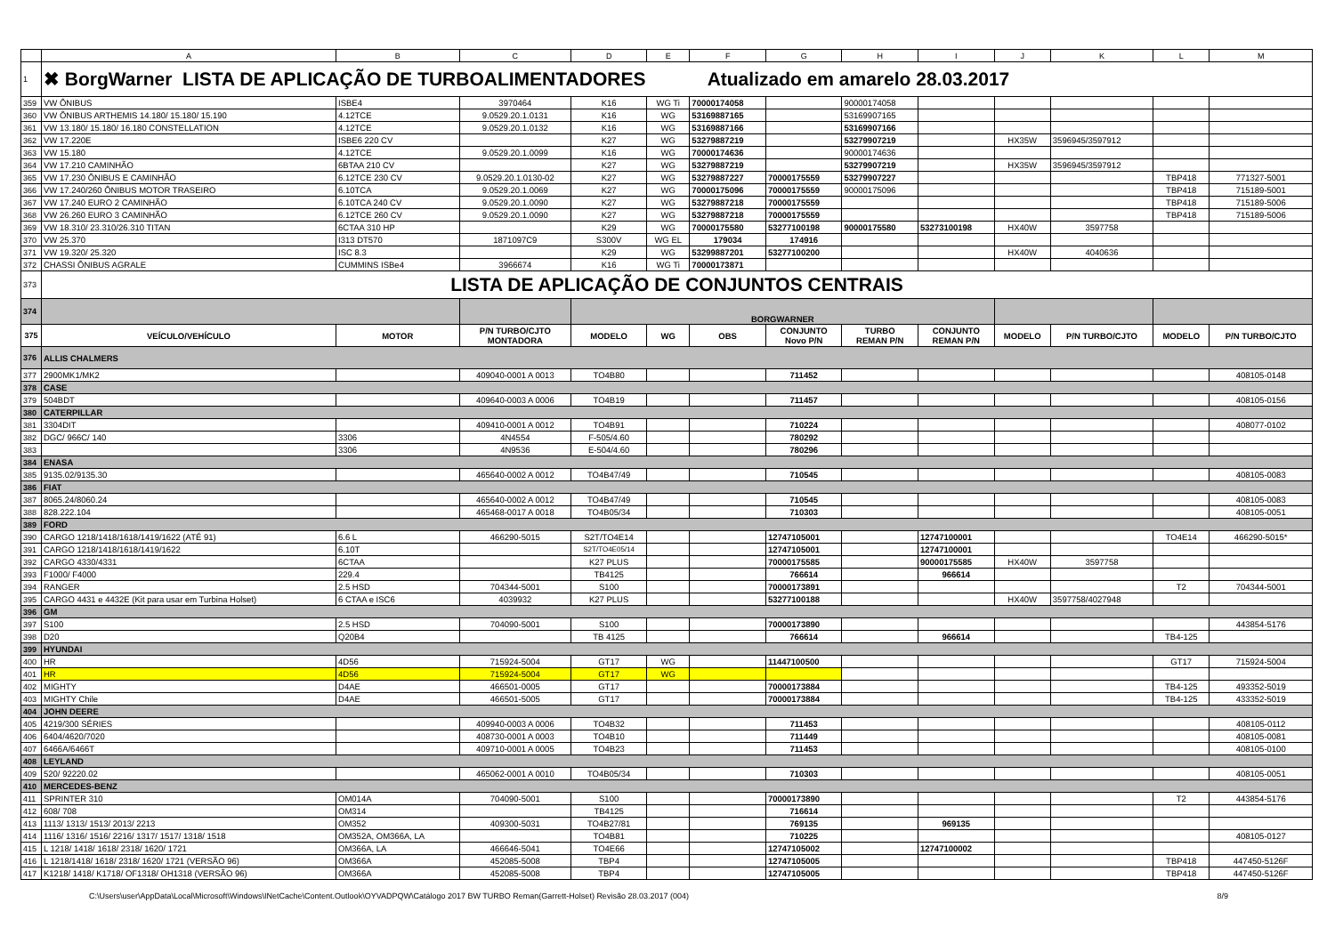| | A | B | C | D | E | F | G | H | I | J | K | L | M |
| 1 | ✖ BorgWarner LISTA DE APLICAÇÃO DE TURBOALIMENTADORES Atualizado em amarelo 28.03.2017 | | | | | | | | | | | | |
| 359 | VW ÔNIBUS | ISBE4 | 3970464 | K16 | WG Ti | 70000174058 | | 90000174058 | | | | | |
| 360 | VW ÔNIBUS ARTHEMIS 14.180/ 15.180/ 15.190 | 4.12TCE | 9.0529.20.1.0131 | K16 | WG | 53169887165 | | 53169907165 | | | | | |
| 361 | VW 13.180/ 15.180/ 16.180 CONSTELLATION | 4.12TCE | 9.0529.20.1.0132 | K16 | WG | 53169887166 | | 53169907166 | | | | | |
| 362 | VW 17.220E | ISBE6 220 CV | | K27 | WG | 53279887219 | | 53279907219 | | HX35W | 3596945/3597912 | | |
| 363 | VW 15.180 | 4.12TCE | 9.0529.20.1.0099 | K16 | WG | 70000174636 | | 90000174636 | | | | | |
| 364 | VW 17.210 CAMINHÃO | 6BTAA 210 CV | | K27 | WG | 53279887219 | | 53279907219 | | HX35W | 3596945/3597912 | | |
| 365 | VW 17.230 ÔNIBUS E CAMINHÃO | 6.12TCE 230 CV | 9.0529.20.1.0130-02 | K27 | WG | 53279887227 | 70000175559 | 53279907227 | | | | TBP418 | 771327-5001 |
| 366 | VW 17.240/260 ÔNIBUS MOTOR TRASEIRO | 6.10TCA | 9.0529.20.1.0069 | K27 | WG | 70000175096 | 70000175559 | 90000175096 | | | | TBP418 | 715189-5001 |
| 367 | VW 17.240 EURO 2 CAMINHÃO | 6.10TCA 240 CV | 9.0529.20.1.0090 | K27 | WG | 53279887218 | 70000175559 | | | | | TBP418 | 715189-5006 |
| 368 | VW 26.260 EURO 3 CAMINHÃO | 6.12TCE 260 CV | 9.0529.20.1.0090 | K27 | WG | 53279887218 | 70000175559 | | | | | TBP418 | 715189-5006 |
| 369 | VW 18.310/ 23.310/26.310 TITAN | 6CTAA 310 HP | | K29 | WG | 70000175580 | 53277100198 | 90000175580 | 53273100198 | HX40W | 3597758 | | |
| 370 | VW 25.370 | I313 DT570 | 1871097C9 | S300V | WG EL | 179034 | 174916 | | | | | | |
| 371 | VW 19.320/ 25.320 | ISC 8.3 | | K29 | WG | 53299887201 | 53277100200 | | | HX40W | 4040636 | | |
| 372 | CHASSI ÔNIBUS AGRALE | CUMMINS ISBe4 | 3966674 | K16 | WG Ti | 70000173871 | | | | | | | |
| 373 | LISTA DE APLICAÇÃO DE CONJUNTOS CENTRAIS | | | | | | | | | | | | |
| 374 | | | | BORGWARNER | | | | | | | | | |
| 375 | VEÍCULO/VEHÍCULO | MOTOR | P/N TURBO/CJTO MONTADORA | MODELO | WG | OBS | CONJUNTO Novo P/N | TURBO REMAN P/N | CONJUNTO REMAN P/N | MODELO | P/N TURBO/CJTO | MODELO | P/N TURBO/CJTO |
| 376 | ALLIS CHALMERS | | | | | | | | | | | | |
| 377 | 2900MK1/MK2 | | 409040-0001 A 0013 | TO4B80 | | | 711452 | | | | | | 408105-0148 |
| 378 | CASE | | | | | | | | | | | | |
| 379 | 504BDT | | 409640-0003 A 0006 | TO4B19 | | | 711457 | | | | | | 408105-0156 |
| 380 | CATERPILLAR | | | | | | | | | | | | |
| 381 | 3304DIT | | 409410-0001 A 0012 | TO4B91 | | | 710224 | | | | | | 408077-0102 |
| 382 | DGC/ 966C/ 140 | 3306 | 4N4554 | F-505/4.60 | | | 780292 | | | | | | |
| 383 | | 3306 | 4N9536 | E-504/4.60 | | | 780296 | | | | | | |
| 384 | ENASA | | | | | | | | | | | | |
| 385 | 9135.02/9135.30 | | 465640-0002 A 0012 | TO4B47/49 | | | 710545 | | | | | | 408105-0083 |
| 386 | FIAT | | | | | | | | | | | | |
| 387 | 8065.24/8060.24 | | 465640-0002 A 0012 | TO4B47/49 | | | 710545 | | | | | | 408105-0083 |
| 388 | 828.222.104 | | 465468-0017 A 0018 | TO4B05/34 | | | 710303 | | | | | | 408105-0051 |
| 389 | FORD | | | | | | | | | | | | |
| 390 | CARGO 1218/1418/1618/1419/1622 (ATÉ 91) | 6.6 L | 466290-5015 | S2T/TO4E14 | | | 12747105001 | | 12747100001 | | | TO4E14 | 466290-5015* |
| 391 | CARGO 1218/1418/1618/1419/1622 | 6.10T | | S2T/TO4E05/14 | | | 12747105001 | | 12747100001 | | | | |
| 392 | CARGO 4330/4331 | 6CTAA | | K27 PLUS | | | 70000175585 | | 90000175585 | HX40W | 3597758 | | |
| 393 | F1000/ F4000 | 229.4 | | TB4125 | | | 766614 | | 966614 | | | | |
| 394 | RANGER | 2.5 HSD | 704344-5001 | S100 | | | 70000173891 | | | | | T2 | 704344-5001 |
| 395 | CARGO 4431 e 4432E (Kit para usar em Turbina Holset) | 6 CTAA e ISC6 | 4039932 | K27 PLUS | | | 53277100188 | | | HX40W | 3597758/4027948 | | |
| 396 | GM | | | | | | | | | | | | |
| 397 | S100 | 2.5 HSD | 704090-5001 | S100 | | | 70000173890 | | | | | | 443854-5176 |
| 398 | D20 | Q20B4 | | TB 4125 | | | 766614 | | 966614 | | | TB4-125 | |
| 399 | HYUNDAI | | | | | | | | | | | | |
| 400 | HR | 4D56 | 715924-5004 | GT17 | WG | | 11447100500 | | | | | GT17 | 715924-5004 |
| 401 | HR | 4D56 | 715924-5004 | GT17 | WG | | | | | | | | |
| 402 | MIGHTY | D4AE | 466501-0005 | GT17 | | | 70000173884 | | | | | TB4-125 | 493352-5019 |
| 403 | MIGHTY Chile | D4AE | 466501-5005 | GT17 | | | 70000173884 | | | | | TB4-125 | 433352-5019 |
| 404 | JOHN DEERE | | | | | | | | | | | | |
| 405 | 4219/300 SÉRIES | | 409940-0003 A 0006 | TO4B32 | | | 711453 | | | | | | 408105-0112 |
| 406 | 6404/4620/7020 | | 408730-0001 A 0003 | TO4B10 | | | 711449 | | | | | | 408105-0081 |
| 407 | 6466A/6466T | | 409710-0001 A 0005 | TO4B23 | | | 711453 | | | | | | 408105-0100 |
| 408 | LEYLAND | | | | | | | | | | | | |
| 409 | 520/ 92220.02 | | 465062-0001 A 0010 | TO4B05/34 | | | 710303 | | | | | | 408105-0051 |
| 410 | MERCEDES-BENZ | | | | | | | | | | | | |
| 411 | SPRINTER 310 | OM014A | 704090-5001 | S100 | | | 70000173890 | | | | | T2 | 443854-5176 |
| 412 | 608/ 708 | OM314 | | TB4125 | | | 716614 | | | | | | |
| 413 | 1113/ 1313/ 1513/ 2013/ 2213 | OM352 | 409300-5031 | TO4B27/81 | | | 769135 | | 969135 | | | | |
| 414 | 1116/ 1316/ 1516/ 2216/ 1317/ 1517/ 1318/ 1518 | OM352A, OM366A, LA | | TO4B81 | | | 710225 | | | | | | 408105-0127 |
| 415 | L 1218/ 1418/ 1618/ 2318/ 1620/ 1721 | OM366A, LA | 466646-5041 | TO4E66 | | | 12747105002 | | 12747100002 | | | | |
| 416 | L 1218/1418/ 1618/ 2318/ 1620/ 1721 (VERSÃO 96) | OM366A | 452085-5008 | TBP4 | | | 12747105005 | | | | | TBP418 | 447450-5126F |
| 417 | K1218/ 1418/ K1718/ OF1318/ OH1318 (VERSÃO 96) | OM366A | 452085-5008 | TBP4 | | | 12747105005 | | | | | TBP418 | 447450-5126F |
C:\Users\user\AppData\Local\Microsoft\Windows\INetCache\Content.Outlook\OYVADPQW\Catálogo 2017 BW TURBO Reman(Garrett-Holset) Revisão 28.03.2017 (004) 8/9